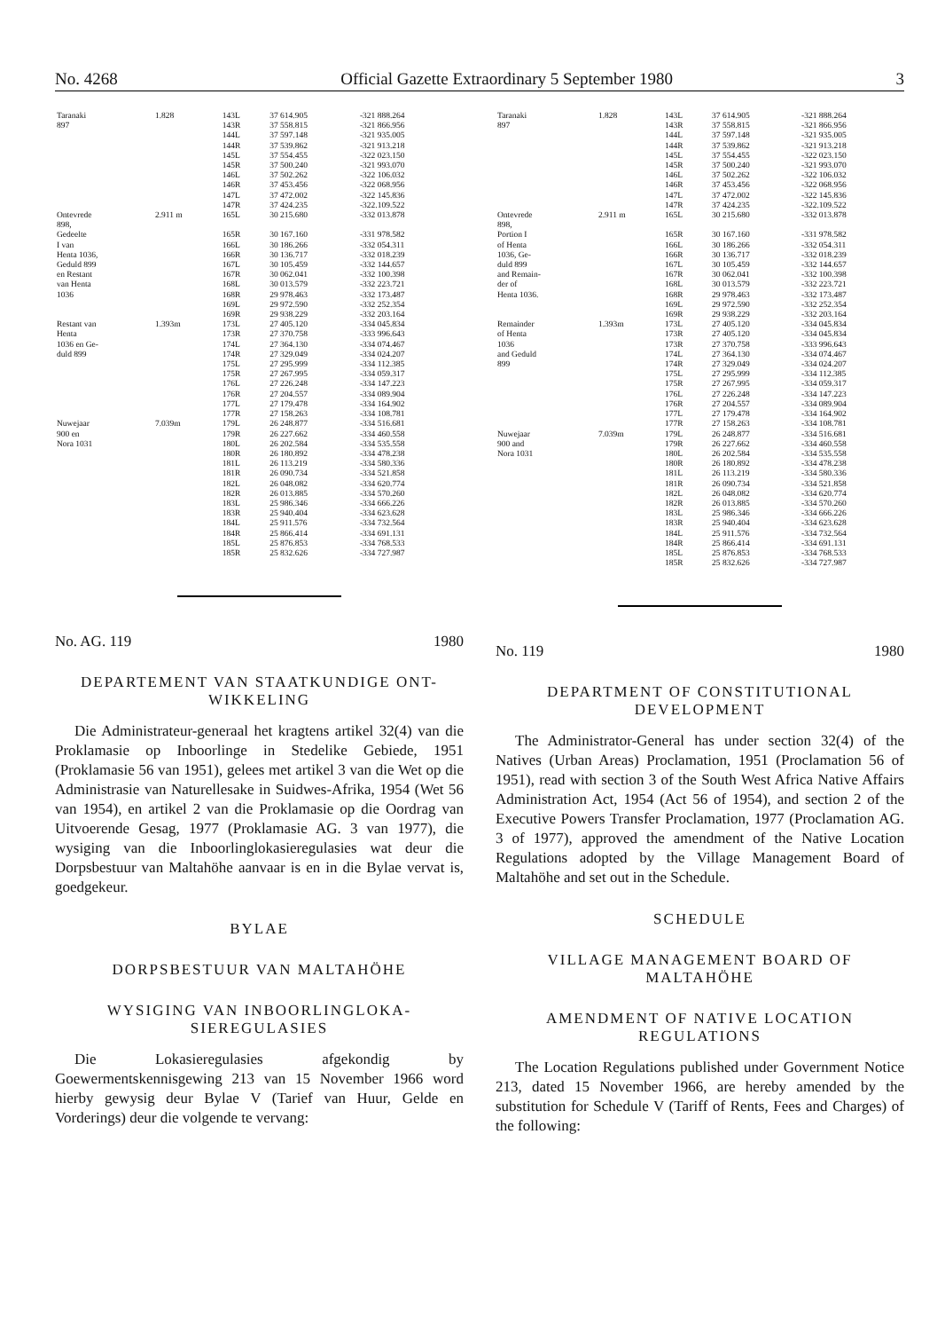No. 4268 Official Gazette Extraordinary 5 September 1980 3
| Taranaki 897 | 1.828 | 143L 143R 144L 144R 145L 145R 146L 146R 147L 147R | 37 614.905 37 558.815 37 597.148 37 539.862 37 554.455 37 500.240 37 502.262 37 453.456 37 472.002 37 424.235 | -321 888.264 -321 866.956 -321 935.005 -321 913.218 -322 023.150 -321 993.070 -322 106.032 -322 068.956 -322 145.836 -322.109.522 |
| Ontevrede 898, | 2.911 m | 165L | 30 215.680 | -332 013.878 |
| Gedeelte I van Henta 1036, Geduld 899 en Restant van Henta 1036 | | 165R 166L 166R 167L 167R 168L 168R 169L 169R | 30 167.160 30 186.266 30 136.717 30 105.459 30 062.041 30 013.579 29 978.463 29 972.590 29 938.229 | -331 978.582 -332 054.311 -332 018.239 -332 144.657 -332 100.398 -332 223.721 -332 173.487 -332 252.354 -332 203.164 |
| Restant van Henta 1036 en Ge- duld 899 | 1.393m | 173L 173R 174L 174R 175L 175R 176L 176R 177L 177R | 27 405.120 27 370.758 27 364.130 27 329.049 27 295.999 27 267.995 27 226.248 27 204.557 27 179.478 27 158.263 | -334 045.834 -333 996.643 -334 074.467 -334 024.207 -334 112.385 -334 059.317 -334 147.223 -334 089.904 -334 164.902 -334 108.781 |
| Nuwejaar 900 en Nora 1031 | 7.039m | 179L 179R 180L 180R 181L 181R 182L 182R 183L 183R 184L 184R 185L 185R | 26 248.877 26 227.662 26 202.584 26 180.892 26 113.219 26 090.734 26 048.082 26 013.885 25 986.346 25 940.404 25 911.576 25 866.414 25 876.853 25 832.626 | -334 516.681 -334 460.558 -334 535.558 -334 478.238 -334 580.336 -334 521.858 -334 620.774 -334 570.260 -334 666.226 -334 623.628 -334 732.564 -334 691.131 -334 768.533 -334 727.987 |
No. AG. 119 1980
DEPARTEMENT VAN STAATKUNDIGE ONT-
WIKKELING
Die Administrateur-generaal het kragtens artikel 32(4) van die Proklamasie op Inboorlinge in Stedelike Gebiede, 1951 (Proklamasie 56 van 1951), gelees met artikel 3 van die Wet op die Administrasie van Naturellesake in Suidwes-Afrika, 1954 (Wet 56 van 1954), en artikel 2 van die Proklamasie op die Oordrag van Uitvoerende Gesag, 1977 (Proklamasie AG. 3 van 1977), die wysiging van die Inboorlinglokasieregulasies wat deur die Dorpsbestuur van Maltahöhe aanvaar is en in die Bylae vervat is, goedgekeur.
BYLAE
DORPSBESTUUR VAN MALTAHÖHE
WYSIGING VAN INBOORLINGLOKA-
SIEREGULASIES
Die Lokasieregulasies afgekondig by Goewermentskennisgewing 213 van 15 November 1966 word hierby gewysig deur Bylae V (Tarief van Huur, Gelde en Vorderings) deur die volgende te vervang:
| Taranaki 897 | 1.828 | 143L 143R 144L 144R 145L 145R 146L 146R 147L 147R | 37 614.905 37 558.815 37 597.148 37 539.862 37 554.455 37 500.240 37 502.262 37 453.456 37 472.002 37 424.235 | -321 888.264 -321 866.956 -321 935.005 -321 913.218 -322 023.150 -321 993.070 -322 106.032 -322 068.956 -322 145.836 -322.109.522 |
| Ontevrede 898, | 2.911 m | 165L | 30 215.680 | -332 013.878 |
| Portion I of Henta 1036, Ge- duld 899 and Remain- der of Henta 1036. | | 165R 166L 166R 167L 167R 168L 168R 169L 169R | 30 167.160 30 186.266 30 136.717 30 105.459 30 062.041 30 013.579 29 978.463 29 972.590 29 938.229 | -331 978.582 -332 054.311 -332 018.239 -332 144.657 -332 100.398 -332 223.721 -332 173.487 -332 252.354 -332 203.164 |
| Remainder of Henta 1036 and Geduld 899 | 1.393m | 173L 173R 173R 174L 174R 175L 175R 176L 176R 177L 177R | 27 405.120 27 405.120 27 370.758 27 364.130 27 329.049 27 295.999 27 267.995 27 226.248 27 204.557 27 179.478 27 158.263 | -334 045.834 -334 045.834 -333 996.643 -334 074.467 -334 024.207 -334 112.385 -334 059.317 -334 147.223 -334 089.904 -334 164.902 -334 108.781 |
| Nuwejaar 900 and Nora 1031 | 7.039m | 179L 179R 180L 180R 181L 181R 182L 182R 183L 183R 184L 184R 185L 185R | 26 248.877 26 227.662 26 202.584 26 180.892 26 113.219 26 090.734 26 048.082 26 013.885 25 986.346 25 940.404 25 911.576 25 866.414 25 876.853 25 832.626 | -334 516.681 -334 460.558 -334 535.558 -334 478.238 -334 580.336 -334 521.858 -334 620.774 -334 570.260 -334 666.226 -334 623.628 -334 732.564 -334 691.131 -334 768.533 -334 727.987 |
No. 119 1980
DEPARTMENT OF CONSTITUTIONAL
DEVELOPMENT
The Administrator-General has under section 32(4) of the Natives (Urban Areas) Proclamation, 1951 (Proclamation 56 of 1951), read with section 3 of the South West Africa Native Affairs Administration Act, 1954 (Act 56 of 1954), and section 2 of the Executive Powers Transfer Proclamation, 1977 (Proclamation AG. 3 of 1977), approved the amendment of the Native Location Regulations adopted by the Village Management Board of Maltahöhe and set out in the Schedule.
SCHEDULE
VILLAGE MANAGEMENT BOARD OF
MALTAHÖHE
AMENDMENT OF NATIVE LOCATION
REGULATIONS
The Location Regulations published under Government Notice 213, dated 15 November 1966, are hereby amended by the substitution for Schedule V (Tariff of Rents, Fees and Charges) of the following: